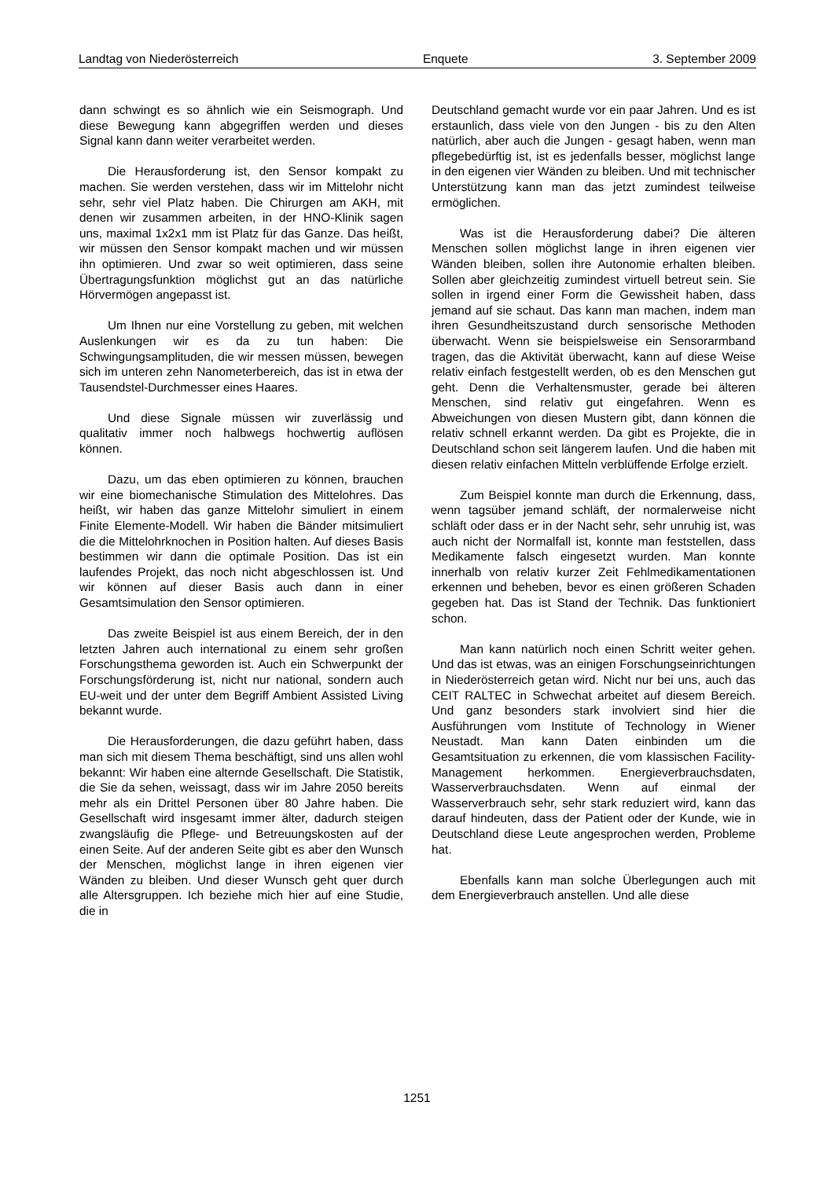Landtag von Niederösterreich Enquete 3. September 2009
dann schwingt es so ähnlich wie ein Seismograph. Und diese Bewegung kann abgegriffen werden und dieses Signal kann dann weiter verarbeitet werden.
Die Herausforderung ist, den Sensor kompakt zu machen. Sie werden verstehen, dass wir im Mittelohr nicht sehr, sehr viel Platz haben. Die Chirurgen am AKH, mit denen wir zusammen arbeiten, in der HNO-Klinik sagen uns, maximal 1x2x1 mm ist Platz für das Ganze. Das heißt, wir müssen den Sensor kompakt machen und wir müssen ihn optimieren. Und zwar so weit optimieren, dass seine Übertragungsfunktion möglichst gut an das natürliche Hörvermögen angepasst ist.
Um Ihnen nur eine Vorstellung zu geben, mit welchen Auslenkungen wir es da zu tun haben: Die Schwingungsamplituden, die wir messen müssen, bewegen sich im unteren zehn Nanometerbereich, das ist in etwa der Tausendstel-Durchmesser eines Haares.
Und diese Signale müssen wir zuverlässig und qualitativ immer noch halbwegs hochwertig auflösen können.
Dazu, um das eben optimieren zu können, brauchen wir eine biomechanische Stimulation des Mittelohres. Das heißt, wir haben das ganze Mittelohr simuliert in einem Finite Elemente-Modell. Wir haben die Bänder mitsimuliert die die Mittelohrknochen in Position halten. Auf dieses Basis bestimmen wir dann die optimale Position. Das ist ein laufendes Projekt, das noch nicht abgeschlossen ist. Und wir können auf dieser Basis auch dann in einer Gesamtsimulation den Sensor optimieren.
Das zweite Beispiel ist aus einem Bereich, der in den letzten Jahren auch international zu einem sehr großen Forschungsthema geworden ist. Auch ein Schwerpunkt der Forschungsförderung ist, nicht nur national, sondern auch EU-weit und der unter dem Begriff Ambient Assisted Living bekannt wurde.
Die Herausforderungen, die dazu geführt haben, dass man sich mit diesem Thema beschäftigt, sind uns allen wohl bekannt: Wir haben eine alternde Gesellschaft. Die Statistik, die Sie da sehen, weissagt, dass wir im Jahre 2050 bereits mehr als ein Drittel Personen über 80 Jahre haben. Die Gesellschaft wird insgesamt immer älter, dadurch steigen zwangsläufig die Pflege- und Betreuungskosten auf der einen Seite. Auf der anderen Seite gibt es aber den Wunsch der Menschen, möglichst lange in ihren eigenen vier Wänden zu bleiben. Und dieser Wunsch geht quer durch alle Altersgruppen. Ich beziehe mich hier auf eine Studie, die in
Deutschland gemacht wurde vor ein paar Jahren. Und es ist erstaunlich, dass viele von den Jungen - bis zu den Alten natürlich, aber auch die Jungen - gesagt haben, wenn man pflegebedürftig ist, ist es jedenfalls besser, möglichst lange in den eigenen vier Wänden zu bleiben. Und mit technischer Unterstützung kann man das jetzt zumindest teilweise ermöglichen.
Was ist die Herausforderung dabei? Die älteren Menschen sollen möglichst lange in ihren eigenen vier Wänden bleiben, sollen ihre Autonomie erhalten bleiben. Sollen aber gleichzeitig zumindest virtuell betreut sein. Sie sollen in irgend einer Form die Gewissheit haben, dass jemand auf sie schaut. Das kann man machen, indem man ihren Gesundheitszustand durch sensorische Methoden überwacht. Wenn sie beispielsweise ein Sensorarmband tragen, das die Aktivität überwacht, kann auf diese Weise relativ einfach festgestellt werden, ob es den Menschen gut geht. Denn die Verhaltensmuster, gerade bei älteren Menschen, sind relativ gut eingefahren. Wenn es Abweichungen von diesen Mustern gibt, dann können die relativ schnell erkannt werden. Da gibt es Projekte, die in Deutschland schon seit längerem laufen. Und die haben mit diesen relativ einfachen Mitteln verblüffende Erfolge erzielt.
Zum Beispiel konnte man durch die Erkennung, dass, wenn tagsüber jemand schläft, der normalerweise nicht schläft oder dass er in der Nacht sehr, sehr unruhig ist, was auch nicht der Normalfall ist, konnte man feststellen, dass Medikamente falsch eingesetzt wurden. Man konnte innerhalb von relativ kurzer Zeit Fehlmedikamentationen erkennen und beheben, bevor es einen größeren Schaden gegeben hat. Das ist Stand der Technik. Das funktioniert schon.
Man kann natürlich noch einen Schritt weiter gehen. Und das ist etwas, was an einigen Forschungseinrichtungen in Niederösterreich getan wird. Nicht nur bei uns, auch das CEIT RALTEC in Schwechat arbeitet auf diesem Bereich. Und ganz besonders stark involviert sind hier die Ausführungen vom Institute of Technology in Wiener Neustadt. Man kann Daten einbinden um die Gesamtsituation zu erkennen, die vom klassischen Facility-Management herkommen. Energieverbrauchsdaten, Wasserverbrauchsdaten. Wenn auf einmal der Wasserverbrauch sehr, sehr stark reduziert wird, kann das darauf hindeuten, dass der Patient oder der Kunde, wie in Deutschland diese Leute angesprochen werden, Probleme hat.
Ebenfalls kann man solche Überlegungen auch mit dem Energieverbrauch anstellen. Und alle diese
1251